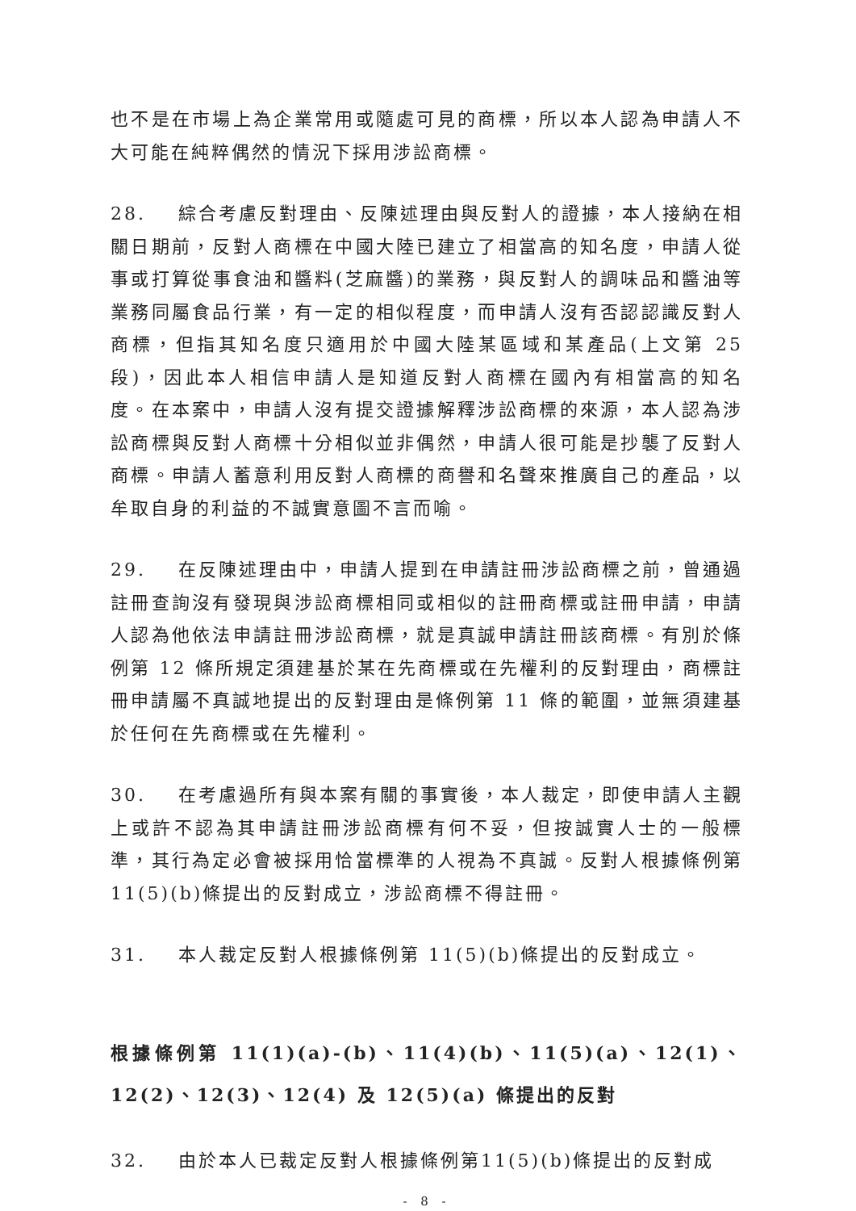也不是在市場上為企業常用或隨處可見的商標，所以本人認為申請人不大可能在純粹偶然的情況下採用涉訟商標。
28. 綜合考慮反對理由、反陳述理由與反對人的證據，本人接納在相關日期前，反對人商標在中國大陸已建立了相當高的知名度，申請人從事或打算從事食油和醬料(芝麻醬)的業務，與反對人的調味品和醬油等業務同屬食品行業，有一定的相似程度，而申請人沒有否認認識反對人商標，但指其知名度只適用於中國大陸某區域和某產品(上文第 25 段)，因此本人相信申請人是知道反對人商標在國內有相當高的知名度。在本案中，申請人沒有提交證據解釋涉訟商標的來源，本人認為涉訟商標與反對人商標十分相似並非偶然，申請人很可能是抄襲了反對人商標。申請人蓄意利用反對人商標的商譽和名聲來推廣自己的產品，以牟取自身的利益的不誠實意圖不言而喻。
29. 在反陳述理由中，申請人提到在申請註冊涉訟商標之前，曾通過註冊查詢沒有發現與涉訟商標相同或相似的註冊商標或註冊申請，申請人認為他依法申請註冊涉訟商標，就是真誠申請註冊該商標。有別於條例第 12 條所規定須建基於某在先商標或在先權利的反對理由，商標註冊申請屬不真誠地提出的反對理由是條例第 11 條的範圍，並無須建基於任何在先商標或在先權利。
30. 在考慮過所有與本案有關的事實後，本人裁定，即使申請人主觀上或許不認為其申請註冊涉訟商標有何不妥，但按誠實人士的一般標準，其行為定必會被採用恰當標準的人視為不真誠。反對人根據條例第 11(5)(b)條提出的反對成立，涉訟商標不得註冊。
31. 本人裁定反對人根據條例第 11(5)(b)條提出的反對成立。
根據條例第 11(1)(a)-(b)、11(4)(b)、11(5)(a)、12(1)、12(2)、12(3)、12(4) 及 12(5)(a) 條提出的反對
32. 由於本人已裁定反對人根據條例第11(5)(b)條提出的反對成
- 8 -